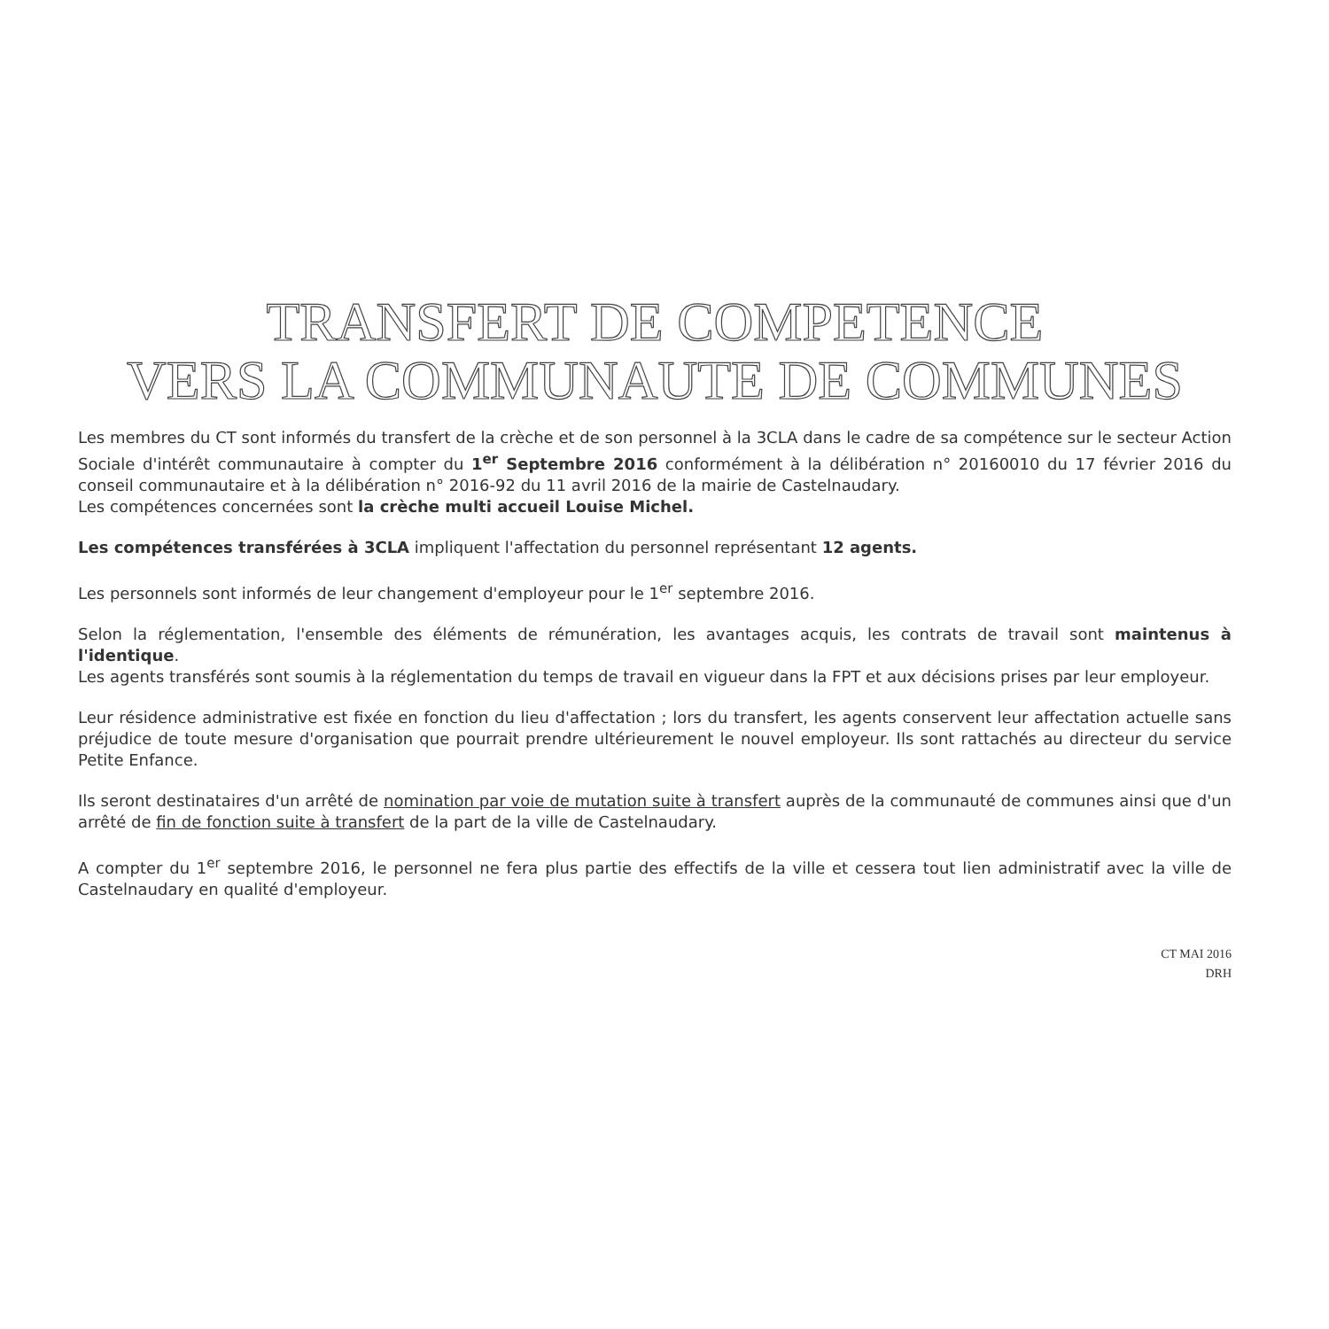TRANSFERT DE COMPETENCE
VERS LA COMMUNAUTE DE COMMUNES
Les membres du CT sont informés du transfert de la crèche et de son personnel à la 3CLA dans le cadre de sa compétence sur le secteur Action Sociale d'intérêt communautaire à compter du 1<sup>er</sup> Septembre 2016 conformément à la délibération n° 20160010 du 17 février 2016 du conseil communautaire et à la délibération n° 2016-92 du 11 avril 2016 de la mairie de Castelnaudary.
Les compétences concernées sont la crèche multi accueil Louise Michel.
Les compétences transférées à 3CLA impliquent l'affectation du personnel représentant 12 agents.
Les personnels sont informés de leur changement d'employeur pour le 1<sup>er</sup> septembre 2016.
Selon la réglementation, l'ensemble des éléments de rémunération, les avantages acquis, les contrats de travail sont maintenus à l'identique.
Les agents transférés sont soumis à la réglementation du temps de travail en vigueur dans la FPT et aux décisions prises par leur employeur.
Leur résidence administrative est fixée en fonction du lieu d'affectation ; lors du transfert, les agents conservent leur affectation actuelle sans préjudice de toute mesure d'organisation que pourrait prendre ultérieurement le nouvel employeur. Ils sont rattachés au directeur du service Petite Enfance.
Ils seront destinataires d'un arrêté de nomination par voie de mutation suite à transfert auprès de la communauté de communes ainsi que d'un arrêté de fin de fonction suite à transfert de la part de la ville de Castelnaudary.
A compter du 1<sup>er</sup> septembre 2016, le personnel ne fera plus partie des effectifs de la ville et cessera tout lien administratif avec la ville de Castelnaudary en qualité d'employeur.
CT MAI 2016
DRH